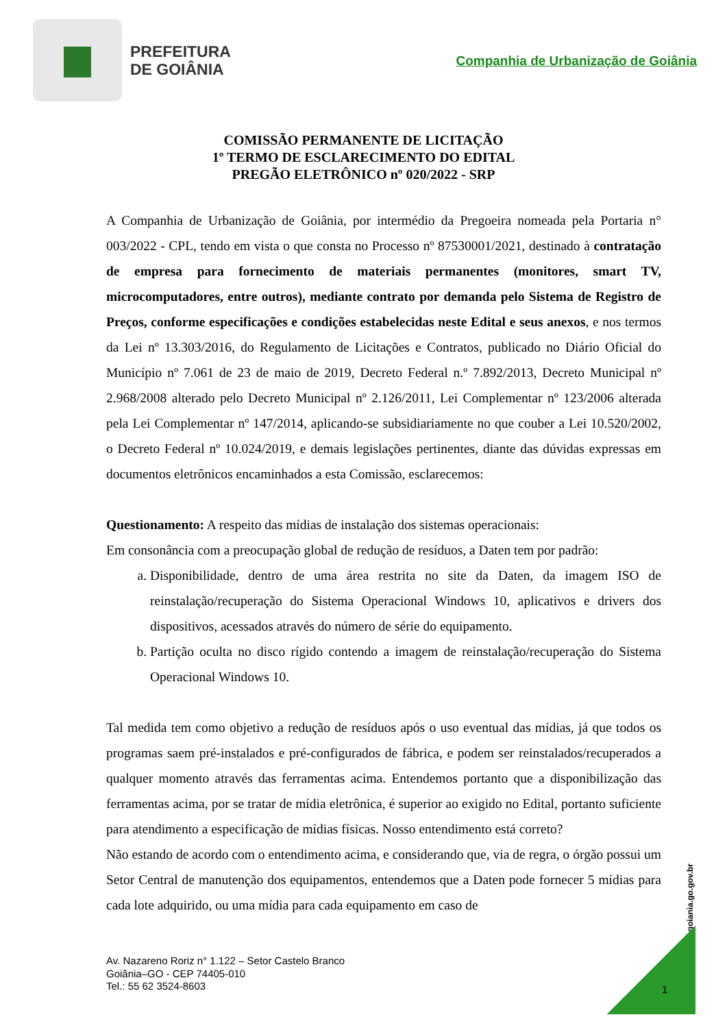PREFEITURA
DE GOIÂNIA
Companhia de Urbanização de Goiânia
COMISSÃO PERMANENTE DE LICITAÇÃO
1º TERMO DE ESCLARECIMENTO DO EDITAL
PREGÃO ELETRÔNICO nº 020/2022 - SRP
A Companhia de Urbanização de Goiânia, por intermédio da Pregoeira nomeada pela Portaria n° 003/2022 - CPL, tendo em vista o que consta no Processo nº 87530001/2021, destinado à contratação de empresa para fornecimento de materiais permanentes (monitores, smart TV, microcomputadores, entre outros), mediante contrato por demanda pelo Sistema de Registro de Preços, conforme especificações e condições estabelecidas neste Edital e seus anexos, e nos termos da Lei nº 13.303/2016, do Regulamento de Licitações e Contratos, publicado no Diário Oficial do Município nº 7.061 de 23 de maio de 2019, Decreto Federal n.º 7.892/2013, Decreto Municipal nº 2.968/2008 alterado pelo Decreto Municipal nº 2.126/2011, Lei Complementar nº 123/2006 alterada pela Lei Complementar nº 147/2014, aplicando-se subsidiariamente no que couber a Lei 10.520/2002, o Decreto Federal nº 10.024/2019, e demais legislações pertinentes, diante das dúvidas expressas em documentos eletrônicos encaminhados a esta Comissão, esclarecemos:
Questionamento: A respeito das mídias de instalação dos sistemas operacionais:
Em consonância com a preocupação global de redução de resíduos, a Daten tem por padrão:
a. Disponibilidade, dentro de uma área restrita no site da Daten, da imagem ISO de reinstalação/recuperação do Sistema Operacional Windows 10, aplicativos e drivers dos dispositivos, acessados através do número de série do equipamento.
b. Partição oculta no disco rígido contendo a imagem de reinstalação/recuperação do Sistema Operacional Windows 10.
Tal medida tem como objetivo a redução de resíduos após o uso eventual das mídias, já que todos os programas saem pré-instalados e pré-configurados de fábrica, e podem ser reinstalados/recuperados a qualquer momento através das ferramentas acima. Entendemos portanto que a disponibilização das ferramentas acima, por se tratar de mídia eletrônica, é superior ao exigido no Edital, portanto suficiente para atendimento a especificação de mídias físicas. Nosso entendimento está correto?
Não estando de acordo com o entendimento acima, e considerando que, via de regra, o órgão possui um Setor Central de manutenção dos equipamentos, entendemos que a Daten pode fornecer 5 mídias para cada lote adquirido, ou uma mídia para cada equipamento em caso de
www.goiania.go.gov.br
Av. Nazareno Roriz n° 1.122 – Setor Castelo Branco
Goiânia–GO - CEP 74405-010
Tel.: 55 62 3524-8603
1